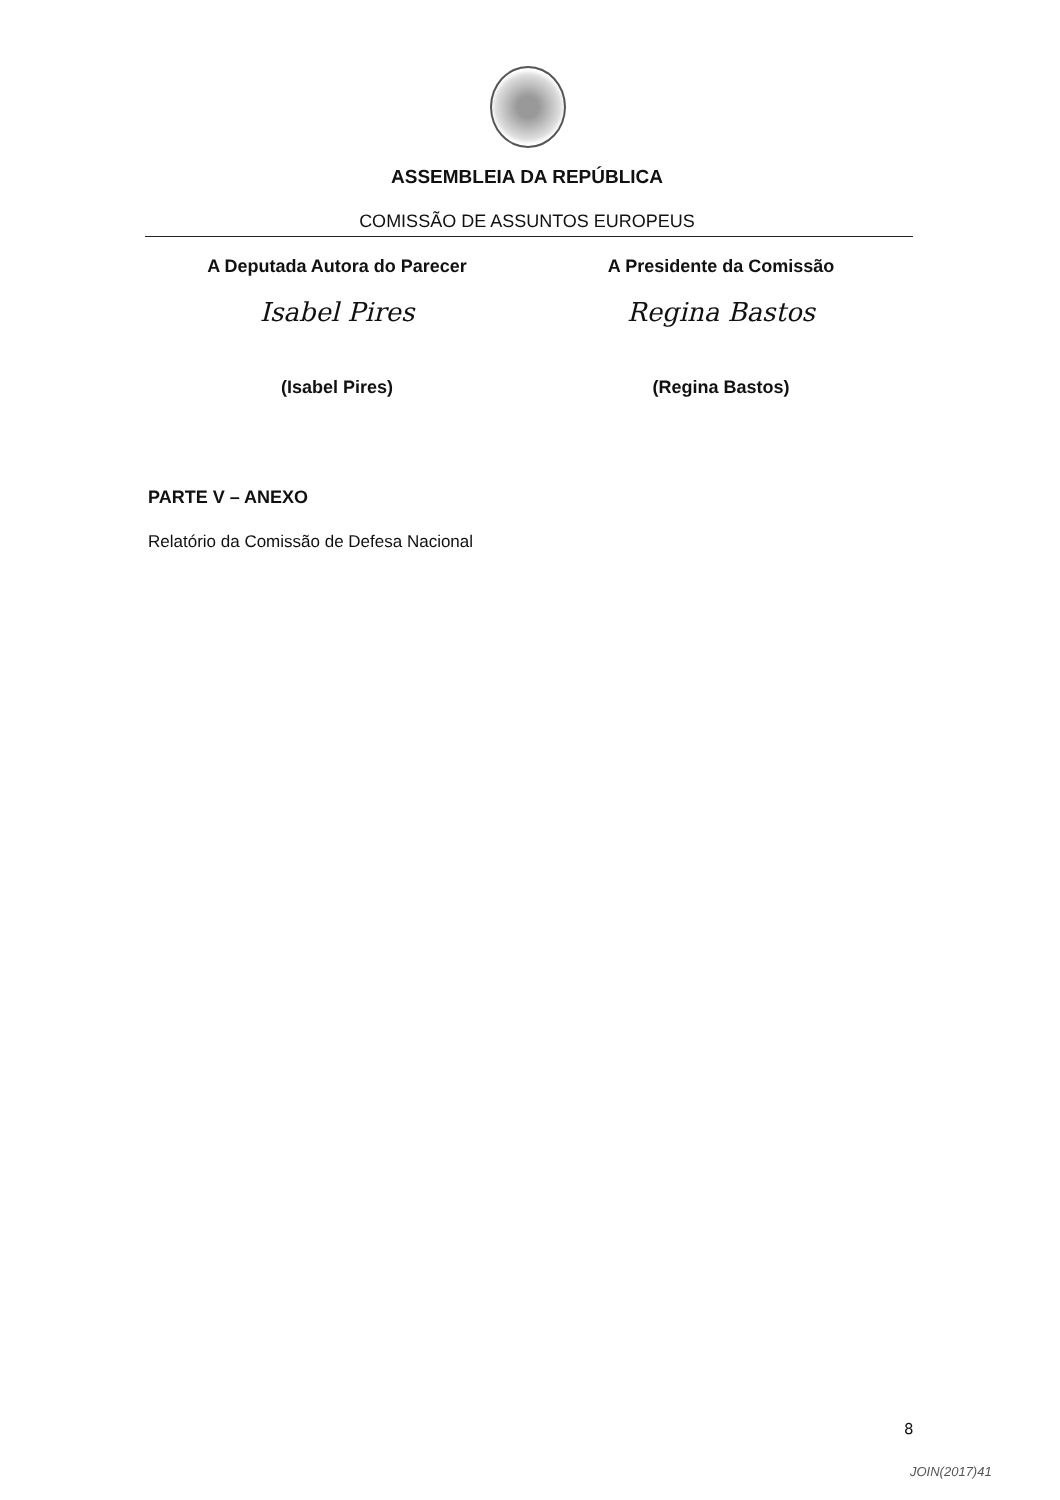ASSEMBLEIA DA REPÚBLICA
COMISSÃO DE ASSUNTOS EUROPEUS
A Deputada Autora do Parecer
Isabel Pires
(Isabel Pires)
A Presidente da Comissão
Regina Bastos
(Regina Bastos)
PARTE V – ANEXO
Relatório da Comissão de Defesa Nacional
8
JOIN(2017)41